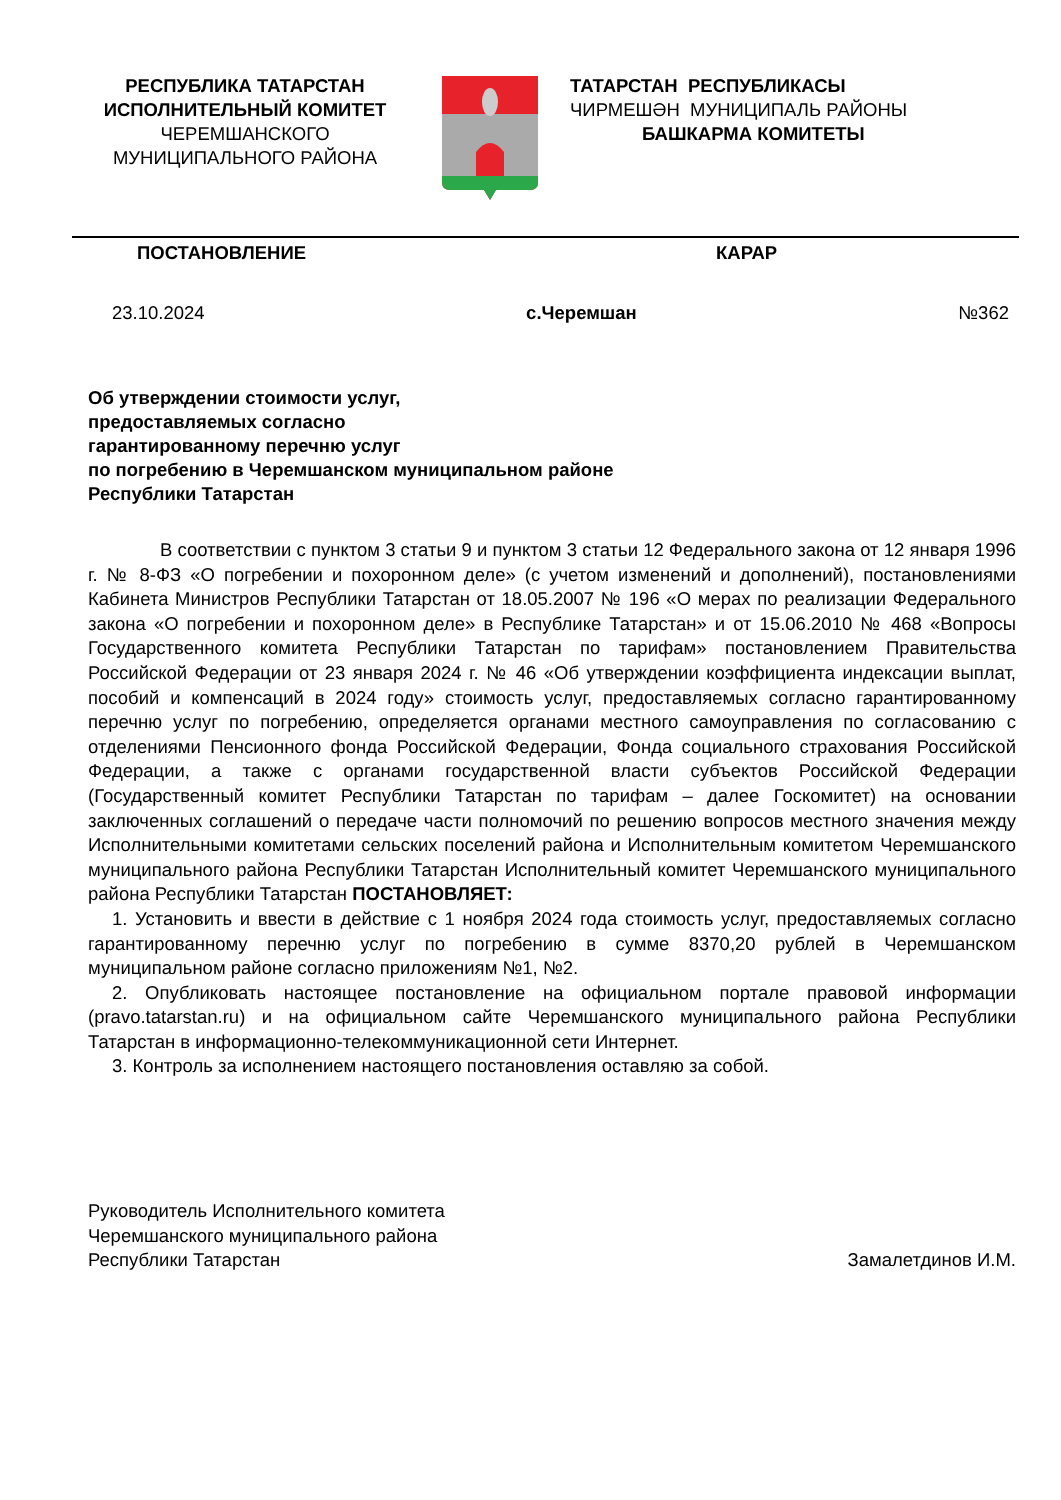РЕСПУБЛИКА ТАТАРСТАН
ИСПОЛНИТЕЛЬНЫЙ КОМИТЕТ
ЧЕРЕМШАНСКОГО
МУНИЦИПАЛЬНОГО РАЙОНА
ТАТАРСТАН РЕСПУБЛИКАСЫ
ЧИРМЕШӘН МУНИЦИПАЛЬ РАЙОНЫ
БАШКАРМА КОМИТЕТЫ
ПОСТАНОВЛЕНИЕ КАРАР
23.10.2024 с.Черемшан №362
Об утверждении стоимости услуг,
предоставляемых согласно
гарантированному перечню услуг
по погребению в Черемшанском муниципальном районе
Республики Татарстан
В соответствии с пунктом 3 статьи 9 и пунктом 3 статьи 12 Федерального закона от 12 января 1996 г. № 8-ФЗ «О погребении и похоронном деле» (с учетом изменений и дополнений), постановлениями Кабинета Министров Республики Татарстан от 18.05.2007 № 196 «О мерах по реализации Федерального закона «О погребении и похоронном деле» в Республике Татарстан» и от 15.06.2010 № 468 «Вопросы Государственного комитета Республики Татарстан по тарифам» постановлением Правительства Российской Федерации от 23 января 2024 г. № 46 «Об утверждении коэффициента индексации выплат, пособий и компенсаций в 2024 году» стоимость услуг, предоставляемых согласно гарантированному перечню услуг по погребению, определяется органами местного самоуправления по согласованию с отделениями Пенсионного фонда Российской Федерации, Фонда социального страхования Российской Федерации, а также с органами государственной власти субъектов Российской Федерации (Государственный комитет Республики Татарстан по тарифам – далее Госкомитет) на основании заключенных соглашений о передаче части полномочий по решению вопросов местного значения между Исполнительными комитетами сельских поселений района и Исполнительным комитетом Черемшанского муниципального района Республики Татарстан Исполнительный комитет Черемшанского муниципального района Республики Татарстан ПОСТАНОВЛЯЕТ:
1. Установить и ввести в действие с 1 ноября 2024 года стоимость услуг, предоставляемых согласно гарантированному перечню услуг по погребению в сумме 8370,20 рублей в Черемшанском муниципальном районе согласно приложениям №1, №2.
2. Опубликовать настоящее постановление на официальном портале правовой информации (pravo.tatarstan.ru) и на официальном сайте Черемшанского муниципального района Республики Татарстан в информационно-телекоммуникационной сети Интернет.
3. Контроль за исполнением настоящего постановления оставляю за собой.
Руководитель Исполнительного комитета
Черемшанского муниципального района
Республики Татарстан Замалетдинов И.М.